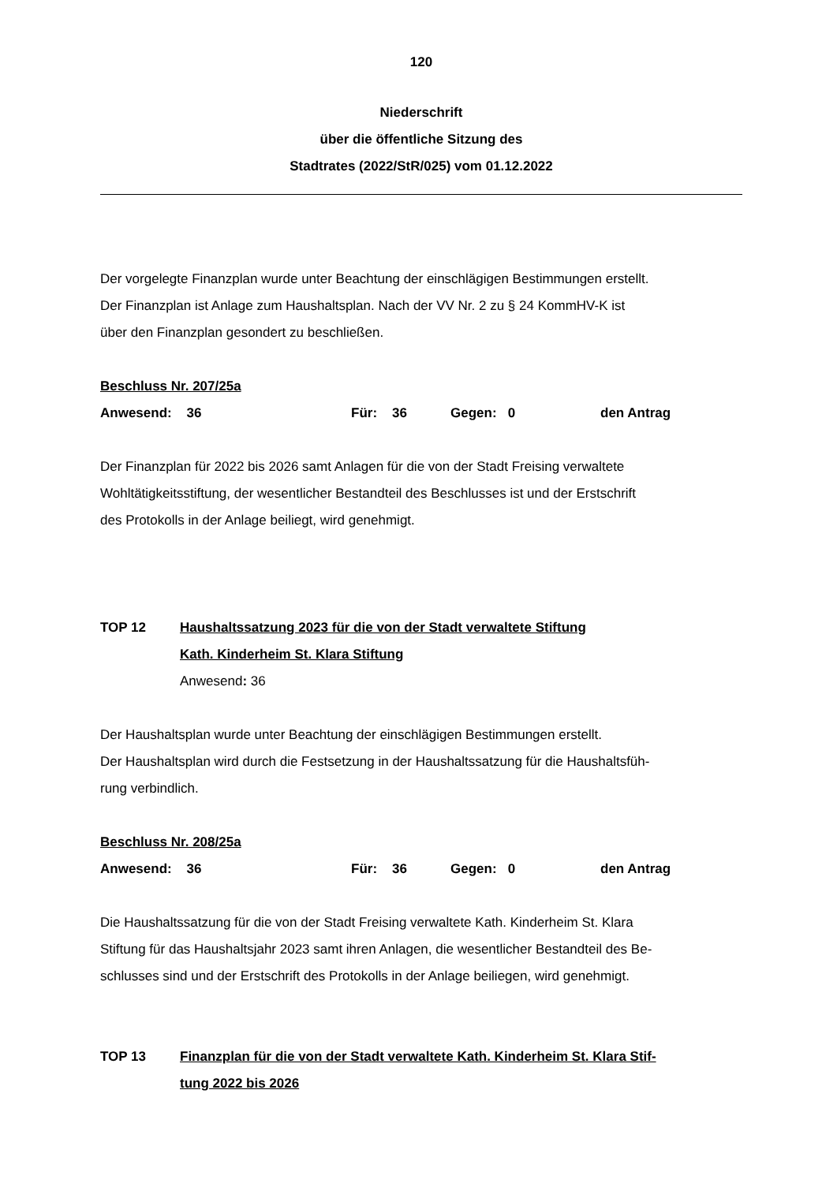120
Niederschrift
über die öffentliche Sitzung des
Stadtrates (2022/StR/025) vom 01.12.2022
Der vorgelegte Finanzplan wurde unter Beachtung der einschlägigen Bestimmungen erstellt.
Der Finanzplan ist Anlage zum Haushaltsplan. Nach der VV Nr. 2 zu § 24 KommHV-K ist
über den Finanzplan gesondert zu beschließen.
Beschluss Nr. 207/25a
Anwesend: 36 Für: 36 Gegen: 0 den Antrag
Der Finanzplan für 2022 bis 2026 samt Anlagen für die von der Stadt Freising verwaltete
Wohltätigkeitsstiftung, der wesentlicher Bestandteil des Beschlusses ist und der Erstschrift
des Protokolls in der Anlage beiliegt, wird genehmigt.
TOP 12 Haushaltssatzung 2023 für die von der Stadt verwaltete Stiftung
Kath. Kinderheim St. Klara Stiftung
Anwesend: 36
Der Haushaltsplan wurde unter Beachtung der einschlägigen Bestimmungen erstellt.
Der Haushaltsplan wird durch die Festsetzung in der Haushaltssatzung für die Haushaltsfüh-
rung verbindlich.
Beschluss Nr. 208/25a
Anwesend: 36 Für: 36 Gegen: 0 den Antrag
Die Haushaltssatzung für die von der Stadt Freising verwaltete Kath. Kinderheim St. Klara
Stiftung für das Haushaltsjahr 2023 samt ihren Anlagen, die wesentlicher Bestandteil des Be-
schlusses sind und der Erstschrift des Protokolls in der Anlage beiliegen, wird genehmigt.
TOP 13 Finanzplan für die von der Stadt verwaltete Kath. Kinderheim St. Klara Stif-
tung 2022 bis 2026